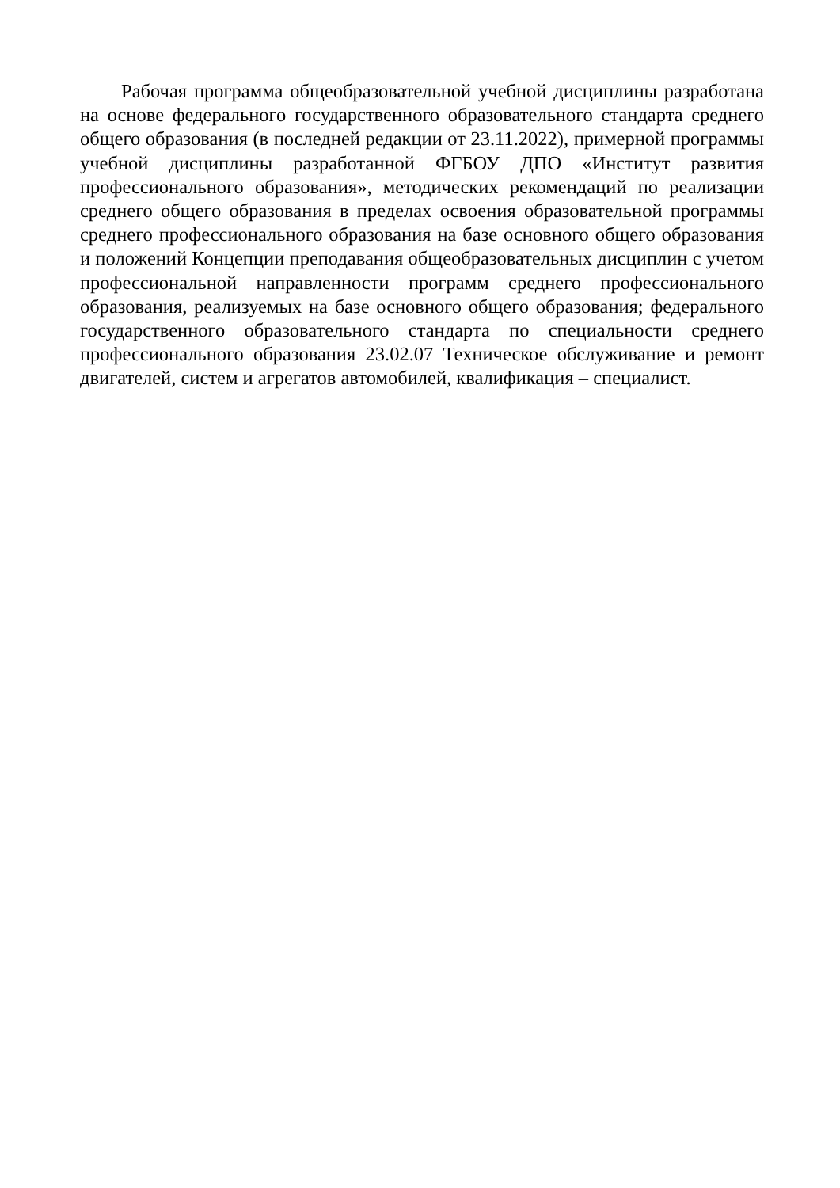Рабочая программа общеобразовательной учебной дисциплины разработана на основе федерального государственного образовательного стандарта среднего общего образования (в последней редакции от 23.11.2022), примерной программы учебной дисциплины разработанной ФГБОУ ДПО «Институт развития профессионального образования», методических рекомендаций по реализации среднего общего образования в пределах освоения образовательной программы среднего профессионального образования на базе основного общего образования и положений Концепции преподавания общеобразовательных дисциплин с учетом профессиональной направленности программ среднего профессионального образования, реализуемых на базе основного общего образования; федерального государственного образовательного стандарта по специальности среднего профессионального образования 23.02.07 Техническое обслуживание и ремонт двигателей, систем и агрегатов автомобилей, квалификация – специалист.